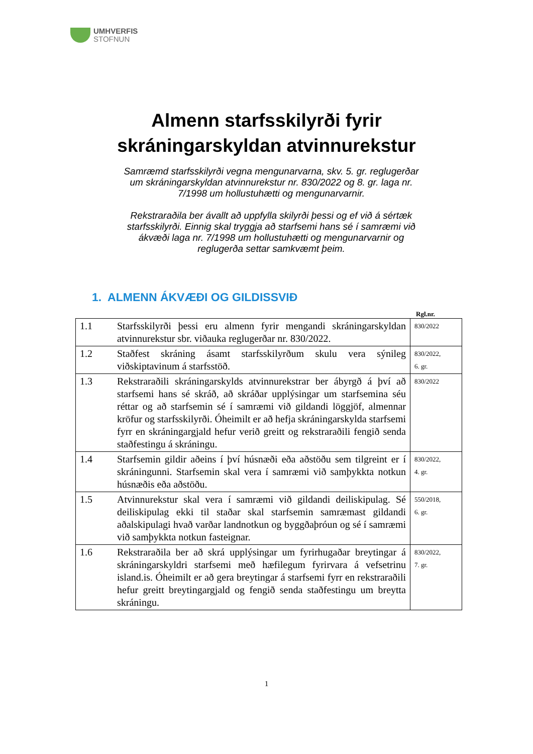UMHVERFIS
STOFNUN
Almenn starfsskilyrði fyrir
skráningarskyldan atvinnurekstur
Samræmd starfsskilyrði vegna mengunarvarna, skv. 5. gr. reglugerðar um skráningarskyldan atvinnurekstur nr. 830/2022 og 8. gr. laga nr. 7/1998 um hollustuhætti og mengunarvarnir.
Rekstraraðila ber ávallt að uppfylla skilyrði þessi og ef við á sértæk starfsskilyrði. Einnig skal tryggja að starfsemi hans sé í samræmi við ákvæði laga nr. 7/1998 um hollustuhætti og mengunarvarnir og reglugerða settar samkvæmt þeim.
1. ALMENN ÁKVÆÐI OG GILDISSVIÐ
Rgl.nr.
| 1.1 | Starfsskilyrði þessi eru almenn fyrir mengandi skráningarskyldan atvinnurekstur sbr. viðauka reglugerðar nr. 830/2022. | 830/2022 |
| 1.2 | Staðfest skráning ásamt starfsskilyrðum skulu vera sýnileg viðskiptavinum á starfsstöð. | 830/2022, 6. gr. |
| 1.3 | Rekstraraðili skráningarskylds atvinnurekstrar ber ábyrgð á því að starfsemi hans sé skráð, að skráðar upplýsingar um starfsemina séu réttar og að starfsemin sé í samræmi við gildandi löggjöf, almennar kröfur og starfsskilyrði. Óheimilt er að hefja skráningarskylda starfsemi fyrr en skráningargjald hefur verið greitt og rekstraraðili fengið senda staðfestingu á skráningu. | 830/2022 |
| 1.4 | Starfsemin gildir aðeins í því húsnæði eða aðstöðu sem tilgreint er í skráningunni. Starfsemin skal vera í samræmi við samþykkta notkun húsnæðis eða aðstöðu. | 830/2022, 4. gr. |
| 1.5 | Atvinnurekstur skal vera í samræmi við gildandi deiliskipulag. Sé deiliskipulag ekki til staðar skal starfsemin samræmast gildandi aðalskipulagi hvað varðar landnotkun og byggðaþróun og sé í samræmi við samþykkta notkun fasteignar. | 550/2018, 6. gr. |
| 1.6 | Rekstraraðila ber að skrá upplýsingar um fyrirhugaðar breytingar á skráningarskyldri starfsemi með hæfilegum fyrirvara á vefsetrinu island.is. Óheimilt er að gera breytingar á starfsemi fyrr en rekstraraðili hefur greitt breytingargjald og fengið senda staðfestingu um breytta skráningu. | 830/2022, 7. gr. |
1